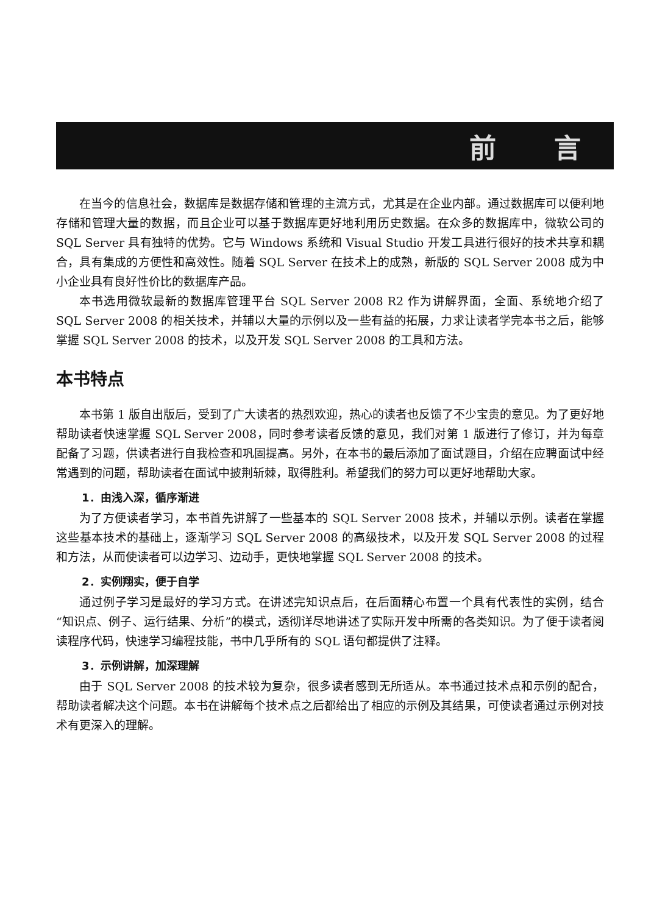前 言
在当今的信息社会，数据库是数据存储和管理的主流方式，尤其是在企业内部。通过数据库可以便利地存储和管理大量的数据，而且企业可以基于数据库更好地利用历史数据。在众多的数据库中，微软公司的 SQL Server 具有独特的优势。它与 Windows 系统和 Visual Studio 开发工具进行很好的技术共享和耦合，具有集成的方便性和高效性。随着 SQL Server 在技术上的成熟，新版的 SQL Server 2008 成为中小企业具有良好性价比的数据库产品。
本书选用微软最新的数据库管理平台 SQL Server 2008 R2 作为讲解界面，全面、系统地介绍了 SQL Server 2008 的相关技术，并辅以大量的示例以及一些有益的拓展，力求让读者学完本书之后，能够掌握 SQL Server 2008 的技术，以及开发 SQL Server 2008 的工具和方法。
本书特点
本书第 1 版自出版后，受到了广大读者的热烈欢迎，热心的读者也反馈了不少宝贵的意见。为了更好地帮助读者快速掌握 SQL Server 2008，同时参考读者反馈的意见，我们对第 1 版进行了修订，并为每章配备了习题，供读者进行自我检查和巩固提高。另外，在本书的最后添加了面试题目，介绍在应聘面试中经常遇到的问题，帮助读者在面试中披荆斩棘，取得胜利。希望我们的努力可以更好地帮助大家。
1．由浅入深，循序渐进
为了方便读者学习，本书首先讲解了一些基本的 SQL Server 2008 技术，并辅以示例。读者在掌握这些基本技术的基础上，逐渐学习 SQL Server 2008 的高级技术，以及开发 SQL Server 2008 的过程和方法，从而使读者可以边学习、边动手，更快地掌握 SQL Server 2008 的技术。
2．实例翔实，便于自学
通过例子学习是最好的学习方式。在讲述完知识点后，在后面精心布置一个具有代表性的实例，结合“知识点、例子、运行结果、分析”的模式，透彻详尽地讲述了实际开发中所需的各类知识。为了便于读者阅读程序代码，快速学习编程技能，书中几乎所有的 SQL 语句都提供了注释。
3．示例讲解，加深理解
由于 SQL Server 2008 的技术较为复杂，很多读者感到无所适从。本书通过技术点和示例的配合，帮助读者解决这个问题。本书在讲解每个技术点之后都给出了相应的示例及其结果，可使读者通过示例对技术有更深入的理解。